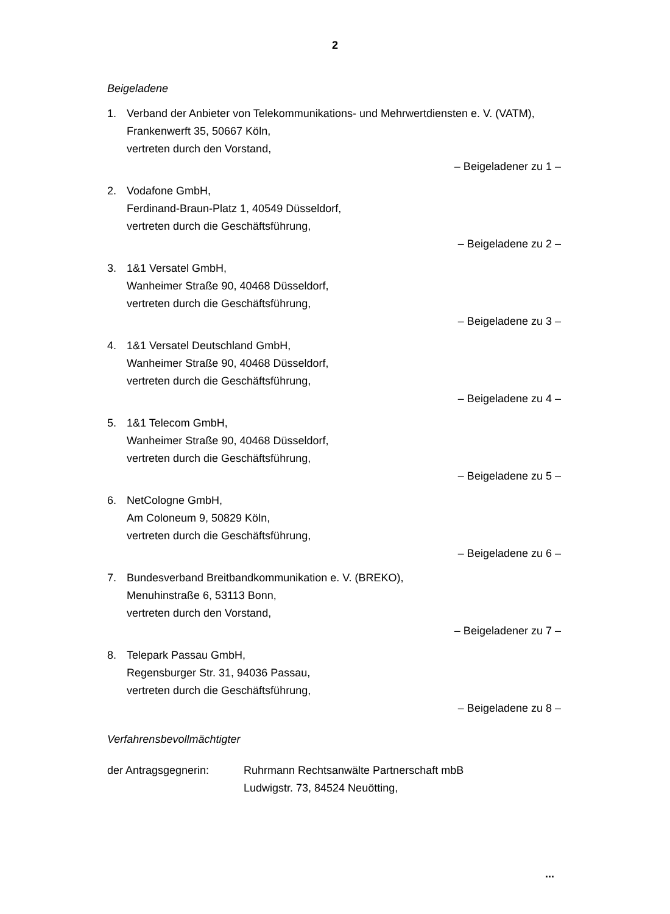2
Beigeladene
1. Verband der Anbieter von Telekommunikations- und Mehrwertdiensten e. V. (VATM),
Frankenwerft 35, 50667 Köln,
vertreten durch den Vorstand,
– Beigeladener zu 1 –
2. Vodafone GmbH,
Ferdinand-Braun-Platz 1, 40549 Düsseldorf,
vertreten durch die Geschäftsführung,
– Beigeladene zu 2 –
3. 1&1 Versatel GmbH,
Wanheimer Straße 90, 40468 Düsseldorf,
vertreten durch die Geschäftsführung,
– Beigeladene zu 3 –
4. 1&1 Versatel Deutschland GmbH,
Wanheimer Straße 90, 40468 Düsseldorf,
vertreten durch die Geschäftsführung,
– Beigeladene zu 4 –
5. 1&1 Telecom GmbH,
Wanheimer Straße 90, 40468 Düsseldorf,
vertreten durch die Geschäftsführung,
– Beigeladene zu 5 –
6. NetCologne GmbH,
Am Coloneum 9, 50829 Köln,
vertreten durch die Geschäftsführung,
– Beigeladene zu 6 –
7. Bundesverband Breitbandkommunikation e. V. (BREKO),
Menuhinstraße 6, 53113 Bonn,
vertreten durch den Vorstand,
– Beigeladener zu 7 –
8. Telepark Passau GmbH,
Regensburger Str. 31, 94036 Passau,
vertreten durch die Geschäftsführung,
– Beigeladene zu 8 –
Verfahrensbevollmächtigter
der Antragsgegnerin: Ruhrmann Rechtsanwälte Partnerschaft mbB
Ludwigstr. 73, 84524 Neuötting,
...